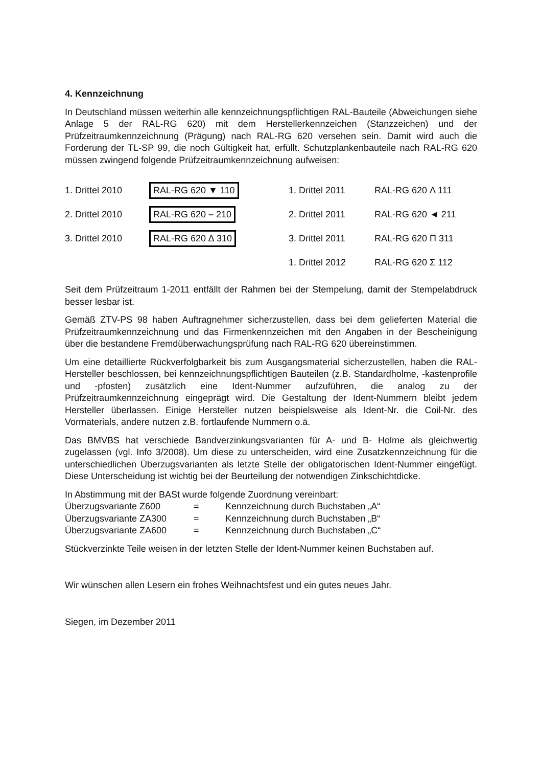4. Kennzeichnung
In Deutschland müssen weiterhin alle kennzeichnungspflichtigen RAL-Bauteile (Abweichungen siehe Anlage 5 der RAL-RG 620) mit dem Herstellerkennzeichen (Stanzzeichen) und der Prüfzeitraumkennzeichnung (Prägung) nach RAL-RG 620 versehen sein. Damit wird auch die Forderung der TL-SP 99, die noch Gültigkeit hat, erfüllt. Schutzplankenbauteile nach RAL-RG 620 müssen zwingend folgende Prüfzeitraumkennzeichnung aufweisen:
| 1. Drittel 2010 | RAL-RG 620 ▼ 110 | 1. Drittel 2011 | RAL-RG 620 Λ 111 |
| 2. Drittel 2010 | RAL-RG 620 – 210 | 2. Drittel 2011 | RAL-RG 620 ◄ 211 |
| 3. Drittel 2010 | RAL-RG 620 ∆ 310 | 3. Drittel 2011 | RAL-RG 620 Π 311 |
| | | 1. Drittel 2012 | RAL-RG 620 Σ 112 |
Seit dem Prüfzeitraum 1-2011 entfällt der Rahmen bei der Stempelung, damit der Stempelabdruck besser lesbar ist.
Gemäß ZTV-PS 98 haben Auftragnehmer sicherzustellen, dass bei dem gelieferten Material die Prüfzeitraumkennzeichnung und das Firmenkennzeichen mit den Angaben in der Bescheinigung über die bestandene Fremdüberwachungsprüfung nach RAL-RG 620 übereinstimmen.
Um eine detaillierte Rückverfolgbarkeit bis zum Ausgangsmaterial sicherzustellen, haben die RAL-Hersteller beschlossen, bei kennzeichnungspflichtigen Bauteilen (z.B. Standardholme, -kastenprofile und -pfosten) zusätzlich eine Ident-Nummer aufzuführen, die analog zu der Prüfzeitraumkennzeichnung eingeprägt wird. Die Gestaltung der Ident-Nummern bleibt jedem Hersteller überlassen. Einige Hersteller nutzen beispielsweise als Ident-Nr. die Coil-Nr. des Vormaterials, andere nutzen z.B. fortlaufende Nummern o.ä.
Das BMVBS hat verschiede Bandverzinkungsvarianten für A- und B- Holme als gleichwertig zugelassen (vgl. Info 3/2008). Um diese zu unterscheiden, wird eine Zusatzkennzeichnung für die unterschiedlichen Überzugsvarianten als letzte Stelle der obligatorischen Ident-Nummer eingefügt. Diese Unterscheidung ist wichtig bei der Beurteilung der notwendigen Zinkschichtdicke.
In Abstimmung mit der BASt wurde folgende Zuordnung vereinbart:
| Überzugsvariante Z600 | = | Kennzeichnung durch Buchstaben „A“ |
| Überzugsvariante ZA300 | = | Kennzeichnung durch Buchstaben „B“ |
| Überzugsvariante ZA600 | = | Kennzeichnung durch Buchstaben „C“ |
Stückverzinkte Teile weisen in der letzten Stelle der Ident-Nummer keinen Buchstaben auf.
Wir wünschen allen Lesern ein frohes Weihnachtsfest und ein gutes neues Jahr.
Siegen, im Dezember 2011